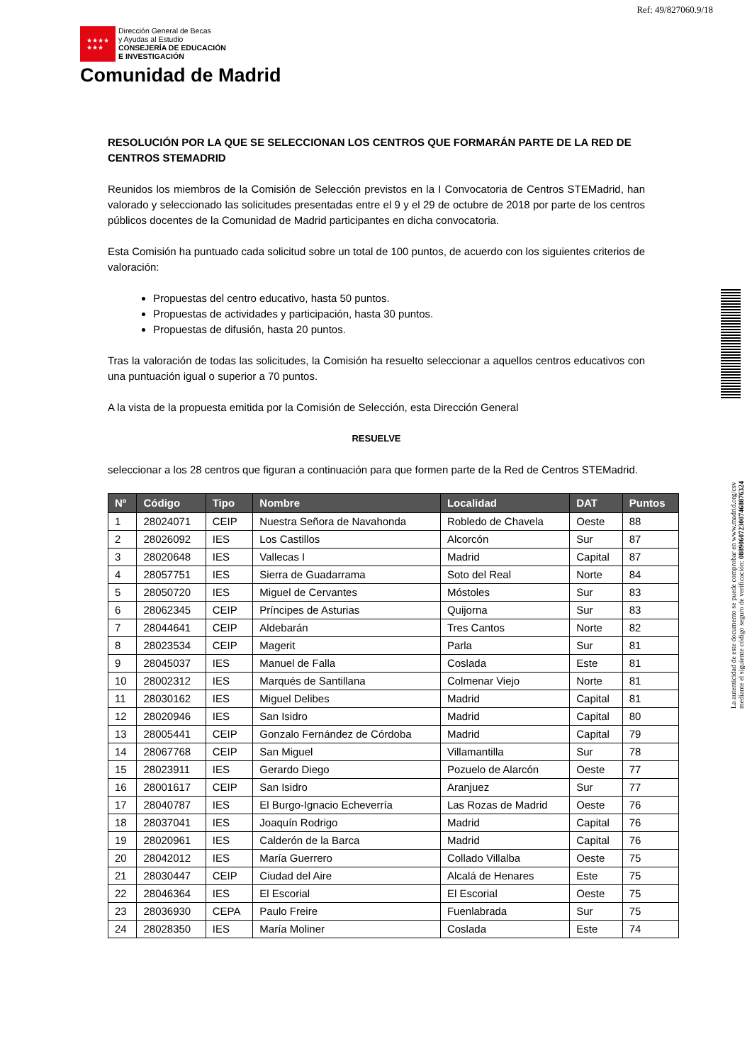Ref: 49/827060.9/18
★★★★
★★★
Dirección General de Becas
y Ayudas al Estudio
CONSEJERÍA DE EDUCACIÓN
E INVESTIGACIÓN
Comunidad de Madrid
La autenticidad de este documento se puede comprobar en www.madrid.org/csv
mediante el siguiente código seguro de verificación: 0889060723007468876324
RESOLUCIÓN POR LA QUE SE SELECCIONAN LOS CENTROS QUE FORMARÁN PARTE DE LA RED DE CENTROS STEMADRID
Reunidos los miembros de la Comisión de Selección previstos en la I Convocatoria de Centros STEMadrid, han valorado y seleccionado las solicitudes presentadas entre el 9 y el 29 de octubre de 2018 por parte de los centros públicos docentes de la Comunidad de Madrid participantes en dicha convocatoria.
Esta Comisión ha puntuado cada solicitud sobre un total de 100 puntos, de acuerdo con los siguientes criterios de valoración:
Propuestas del centro educativo, hasta 50 puntos.
Propuestas de actividades y participación, hasta 30 puntos.
Propuestas de difusión, hasta 20 puntos.
Tras la valoración de todas las solicitudes, la Comisión ha resuelto seleccionar a aquellos centros educativos con una puntuación igual o superior a 70 puntos.
A la vista de la propuesta emitida por la Comisión de Selección, esta Dirección General
RESUELVE
seleccionar a los 28 centros que figuran a continuación para que formen parte de la Red de Centros STEMadrid.
| Nº | Código | Tipo | Nombre | Localidad | DAT | Puntos |
| --- | --- | --- | --- | --- | --- | --- |
| 1 | 28024071 | CEIP | Nuestra Señora de Navahonda | Robledo de Chavela | Oeste | 88 |
| 2 | 28026092 | IES | Los Castillos | Alcorcón | Sur | 87 |
| 3 | 28020648 | IES | Vallecas I | Madrid | Capital | 87 |
| 4 | 28057751 | IES | Sierra de Guadarrama | Soto del Real | Norte | 84 |
| 5 | 28050720 | IES | Miguel de Cervantes | Móstoles | Sur | 83 |
| 6 | 28062345 | CEIP | Príncipes de Asturias | Quijorna | Sur | 83 |
| 7 | 28044641 | CEIP | Aldebarán | Tres Cantos | Norte | 82 |
| 8 | 28023534 | CEIP | Magerit | Parla | Sur | 81 |
| 9 | 28045037 | IES | Manuel de Falla | Coslada | Este | 81 |
| 10 | 28002312 | IES | Marqués de Santillana | Colmenar Viejo | Norte | 81 |
| 11 | 28030162 | IES | Miguel Delibes | Madrid | Capital | 81 |
| 12 | 28020946 | IES | San Isidro | Madrid | Capital | 80 |
| 13 | 28005441 | CEIP | Gonzalo Fernández de Córdoba | Madrid | Capital | 79 |
| 14 | 28067768 | CEIP | San Miguel | Villamantilla | Sur | 78 |
| 15 | 28023911 | IES | Gerardo Diego | Pozuelo de Alarcón | Oeste | 77 |
| 16 | 28001617 | CEIP | San Isidro | Aranjuez | Sur | 77 |
| 17 | 28040787 | IES | El Burgo-Ignacio Echeverría | Las Rozas de Madrid | Oeste | 76 |
| 18 | 28037041 | IES | Joaquín Rodrigo | Madrid | Capital | 76 |
| 19 | 28020961 | IES | Calderón de la Barca | Madrid | Capital | 76 |
| 20 | 28042012 | IES | María Guerrero | Collado Villalba | Oeste | 75 |
| 21 | 28030447 | CEIP | Ciudad del Aire | Alcalá de Henares | Este | 75 |
| 22 | 28046364 | IES | El Escorial | El Escorial | Oeste | 75 |
| 23 | 28036930 | CEPA | Paulo Freire | Fuenlabrada | Sur | 75 |
| 24 | 28028350 | IES | María Moliner | Coslada | Este | 74 |